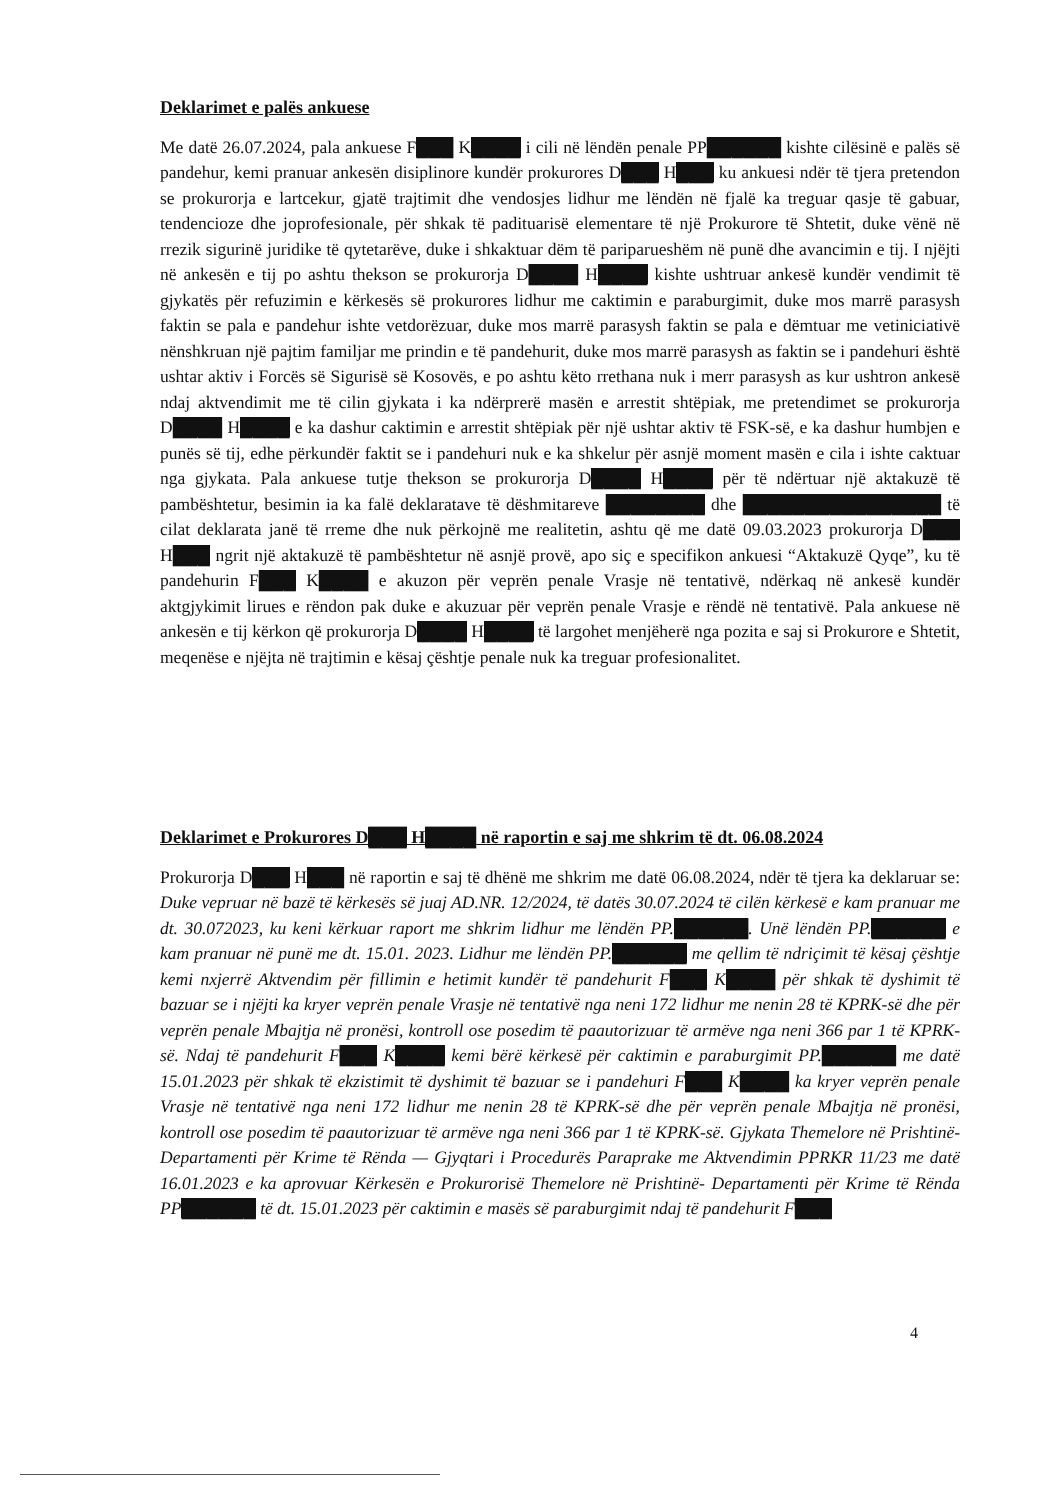Deklarimet e palës ankuese
Me datë 26.07.2024, pala ankuese F███ K████ i cili në lëndën penale PP██████ kishte cilësinë e palës së pandehur, kemi pranuar ankesën disiplinore kundër prokurores D███ H███ ku ankuesi ndër të tjera pretendon se prokurorja e lartcekur, gjatë trajtimit dhe vendosjes lidhur me lëndën në fjalë ka treguar qasje të gabuar, tendencioze dhe joprofesionale, për shkak të padituarisë elementare të një Prokurore të Shtetit, duke vënë në rrezik sigurinë juridike të qytetarëve, duke i shkaktuar dëm të pariparueshëm në punë dhe avancimin e tij. I njëjti në ankesën e tij po ashtu thekson se prokurorja D████ H████ kishte ushtruar ankesë kundër vendimit të gjykatës për refuzimin e kërkesës së prokurores lidhur me caktimin e paraburgimit, duke mos marrë parasysh faktin se pala e pandehur ishte vetdorëzuar, duke mos marrë parasysh faktin se pala e dëmtuar me vetiniciativë nënshkruan një pajtim familjar me prindin e të pandehurit, duke mos marrë parasysh as faktin se i pandehuri është ushtar aktiv i Forcës së Sigurisë së Kosovës, e po ashtu këto rrethana nuk i merr parasysh as kur ushtron ankesë ndaj aktvendimit me të cilin gjykata i ka ndërprerë masën e arrestit shtëpiak, me pretendimet se prokurorja D████ H████ e ka dashur caktimin e arrestit shtëpiak për një ushtar aktiv të FSK-së, e ka dashur humbjen e punës së tij, edhe përkundër faktit se i pandehuri nuk e ka shkelur për asnjë moment masën e cila i ishte caktuar nga gjykata. Pala ankuese tutje thekson se prokurorja D████ H████ për të ndërtuar një aktakuzë të pambështetur, besimin ia ka falë deklaratave të dëshmitareve ████████ dhe ████████████████ të cilat deklarata janë të rreme dhe nuk përkojnë me realitetin, ashtu që me datë 09.03.2023 prokurorja D███ H███ ngrit një aktakuzë të pambështetur në asnjë provë, apo siç e specifikon ankuesi “Aktakuzë Qyqe”, ku të pandehurin F███ K████ e akuzon për veprën penale Vrasje në tentativë, ndërkaq në ankesë kundër aktgjykimit lirues e rëndon pak duke e akuzuar për veprën penale Vrasje e rëndë në tentativë. Pala ankuese në ankesën e tij kërkon që prokurorja D████ H████ të largohet menjëherë nga pozita e saj si Prokurore e Shtetit, meqenëse e njëjta në trajtimin e kësaj çështje penale nuk ka treguar profesionalitet.
Deklarimet e Prokurores D███ H████ në raportin e saj me shkrim të dt. 06.08.2024
Prokurorja D███ H███ në raportin e saj të dhënë me shkrim me datë 06.08.2024, ndër të tjera ka deklaruar se: Duke vepruar në bazë të kërkesës së juaj AD.NR. 12/2024, të datës 30.07.2024 të cilën kërkesë e kam pranuar me dt. 30.072023, ku keni kërkuar raport me shkrim lidhur me lëndën PP.██████. Unë lëndën PP.██████ e kam pranuar në punë me dt. 15.01. 2023. Lidhur me lëndën PP.██████ me qellim të ndriçimit të kësaj çështje kemi nxjerrë Aktvendim për fillimin e hetimit kundër të pandehurit F███ K████ për shkak të dyshimit të bazuar se i njëjti ka kryer veprën penale Vrasje në tentativë nga neni 172 lidhur me nenin 28 të KPRK-së dhe për veprën penale Mbajtja në pronësi, kontroll ose posedim të paautorizuar të armëve nga neni 366 par 1 të KPRK-së. Ndaj të pandehurit F███ K████ kemi bërë kërkesë për caktimin e paraburgimit PP.██████ me datë 15.01.2023 për shkak të ekzistimit të dyshimit të bazuar se i pandehuri F███ K████ ka kryer veprën penale Vrasje në tentativë nga neni 172 lidhur me nenin 28 të KPRK-së dhe për veprën penale Mbajtja në pronësi, kontroll ose posedim të paautorizuar të armëve nga neni 366 par 1 të KPRK-së. Gjykata Themelore në Prishtinë- Departamenti për Krime të Rënda — Gjyqtari i Procedurës Paraprake me Aktvendimin PPRKR 11/23 me datë 16.01.2023 e ka aprovuar Kërkesën e Prokurorisë Themelore në Prishtinë- Departamenti për Krime të Rënda PP██████ të dt. 15.01.2023 për caktimin e masës së paraburgimit ndaj të pandehurit F███
4